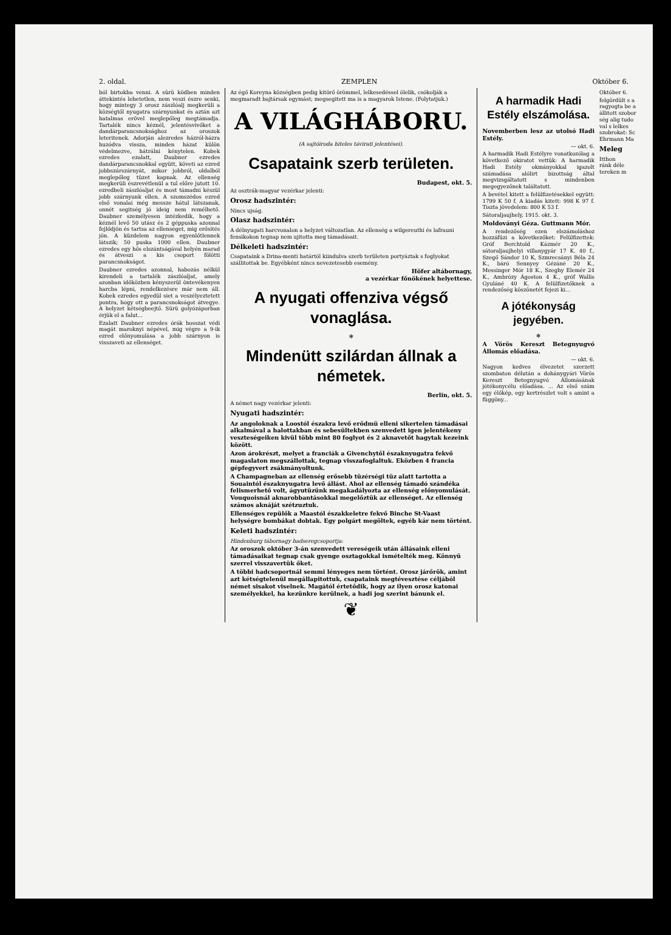2. oldal. ZEMPLEN Október 6.
ból birtokba venni. A sürü ködben minden áttekintés lehetetlen, nem veszi észre senki, hogy mintegy 3 orosz zászlóalj megkerüli a községtől nyugatra szárnyunkat és aztán azt hatalmas erővel meglepőleg megtámadja. Tartalék nincs kéznél, jelentésvivőket a dandárparancsnoksághoz az oroszok leteritenek. Adorján alezredes házról-házra huzódva vissza, minden házat külön védelmezve, hátrálni kénytelen. Kobek ezredes ezalatt, Daubner ezredes dandárparancsnokkal együtt, követi az ezred jobbszárszárnyát, mikor jobbról, oldalból meglepőleg tüzet kapnak. Az ellenség megkerüli észrevétlenül a tul előre jutott 10. ezredbeli zászlóaljat és most támadni készül jobb szárnyunk ellen. A szomszédos ezred első vonalai még messze hátul látszanak, onnét segitség jó ideig nem remélhető. Daubner személyesen intézkedik, hogy a kéznél levő 50 utász és 2 géppuska azonnal fejlődjön és tartsa az ellenséget, mig erősités jön. A küzdelem nagyon egyenlőtlennek látszik; 50 puska 1000 ellen. Daubner ezredes egy hős elszántságával helyén marad és átveszi a kis csoport fölötti parancsnokságot.
Daubner ezredes azonnal, habozás nélkül kirendeli a tartalék zászlóaljat, amely azonban időközben kényszerül öntevékenyen harcba lépni, rendelkezésre már nem áll. Kobek ezredes egyedül siet a veszélyeztetett pontra, hogy ott a parancsnokságot átvegye. A helyzet kétségbeejtő. Sürü golyózáporban érjük el a falut...
Ezalatt Daubner ezredes órák hosszat védi magát maroknyi népével, mig végre a 9-ik ezred előnyomulása a jobb szárnyon is visszaveti az ellenséget.
Az égő Koreyna községben pedig kitörő örömmel, lelkesedéssel ölelik, csókolják a megmaradt bajtársak egymást; megsegitett ma is a magyarok Istene. (Folytatjuk.)
A VILÁGHÁBORU.
(A sajtóiroda hiteles távirati jelentései).
Csapataink szerb területen.
Budapest, okt. 5.
Az osztrák-magyar vezérkar jelenti:
Orosz hadszintér:
Nincs ujság.
Olasz hadszintér:
A délnyugati harcvonalon a helyzet változatlan. Az ellenség a wilgereuthi és lafrauni fensikokon tegnap nem ujitotta meg támadásait.
Délkeleti hadszintér:
Csapataink a Drina-menti határtól kiindulva szerb területen portyáztak s foglyokat szállitottak be. Egyébként nincs nevezetesebb esemény.
Höfer altábornagy,
a vezérkar főnökének helyettese.
A nyugati offenziva végső vonaglása.
✻
Mindenütt szilárdan állnak a németek.
Berlin, okt. 5.
A német nagy vezérkar jelenti:
Nyugati hadszintér:
Az angoloknak a Loostól északra levő erődmü elleni sikertelen támadásai alkalmával a halottakban és sebesültekben szenvedett igen jelentékeny veszteségeiken kivül több mint 80 foglyot és 2 aknavetőt hagytak kezeink között.
Azon árokrészt, melyet a franciák a Givenchytől északnyugatra fekvő magaslaton megszállottak, tegnap visszafoglaltuk. Eközben 4 francia gépfegyvert zsákmányoltunk.
A Champagneban az ellenség erősebb tüzérségi tüz alatt tartotta a Souaintól északnyugatra levő állást. Ahol az ellenség támadó szándéka felismerhető volt, ágyutüzünk megakadályozta az ellenség előnyomulását. Vouquoisnál aknarobbantásokkal megelőztük az ellenséget. Az ellenség számos aknáját szétzuztuk.
Ellenséges repülők a Maastól északkeletre fekvő Binche St-Vaast helységre bombákat dobtak. Egy polgárt megöltek, egyéb kár nem történt.
Keleti hadszintér:
Hindenburg tábornagy hadseregcsoportja:
Az oroszok október 3-án szenvedett vereségeik után állásaink elleni támadásaikat tegnap csak gyenge osztagokkal ismételték meg. Könnyü szerrel visszavertük őket.
A többi hadcsoportnál semmi lényeges nem történt. Orosz járőrök, amint azt kétségtelenül megállapitottuk, csapataink megtévesztése céljából német sisakot viselnek. Magától értetődik, hogy az ilyen orosz katonai személyekkel, ha kezünkre kerülnek, a hadi jog szerint bánunk el.
❦
A harmadik Hadi Estély elszámolása.
Novemberben lesz az utolsó Hadi Estély.
— okt. 6.
A harmadik Hadi Estélyre vonatkozólag a következő okiratot vettük: A harmadik Hadi Estély okmányokkal igazolt számadása alólirt bizottság által megvizsgáltatott s mindenben megegyezőnek találtatott.
A bevétel kitett a felülfizetésekkel együtt: 1799 K 50 f. A kiadás kitett: 998 K 97 f. Tiszta jövedelem: 800 K 53 f.
Sátoraljaujhely, 1915. okt. 3.
Moldoványi Géza. Guttmann Mór.
A rendezőség ezen elszámoláshoz hozzáfüzi a következőket: Felülfizettek: Gróf Berchtold Kázmér 20 K., sátoraljaujhelyi villanygyár 17 K. 40 f., Szegő Sándor 10 K, Szmrecsányi Béla 24 K., báró Sennyey Gézáné 20 K., Messinger Mór 18 K., Szeghy Elemér 24 K., Ambrózy Ágoston 4 K., gróf Wallis Gyuláné 40 K. A felülfizetőknek a rendezőség köszönetét fejezi ki...
A jótékonyság jegyében.
✻
A Vörös Kereszt Betegnyugvó Állomás előadása.
— okt. 6.
Nagyon kedves élvezetet szerzett szombaton délután a dohánygyári Vörös Kereszt Betegnyugvó Állomásának jótékonycélu előadása. ... Az első szám egy élőkép, egy kertrészlet volt s amint a függöny...
Október 6.
felgördült s a
ragyogta be a
állitott szobor
ség alig tudo
val s lelkes
szobrokat: Sc
Ehrmann Ma
Meleg
Itthon
ránk déle
tereken m